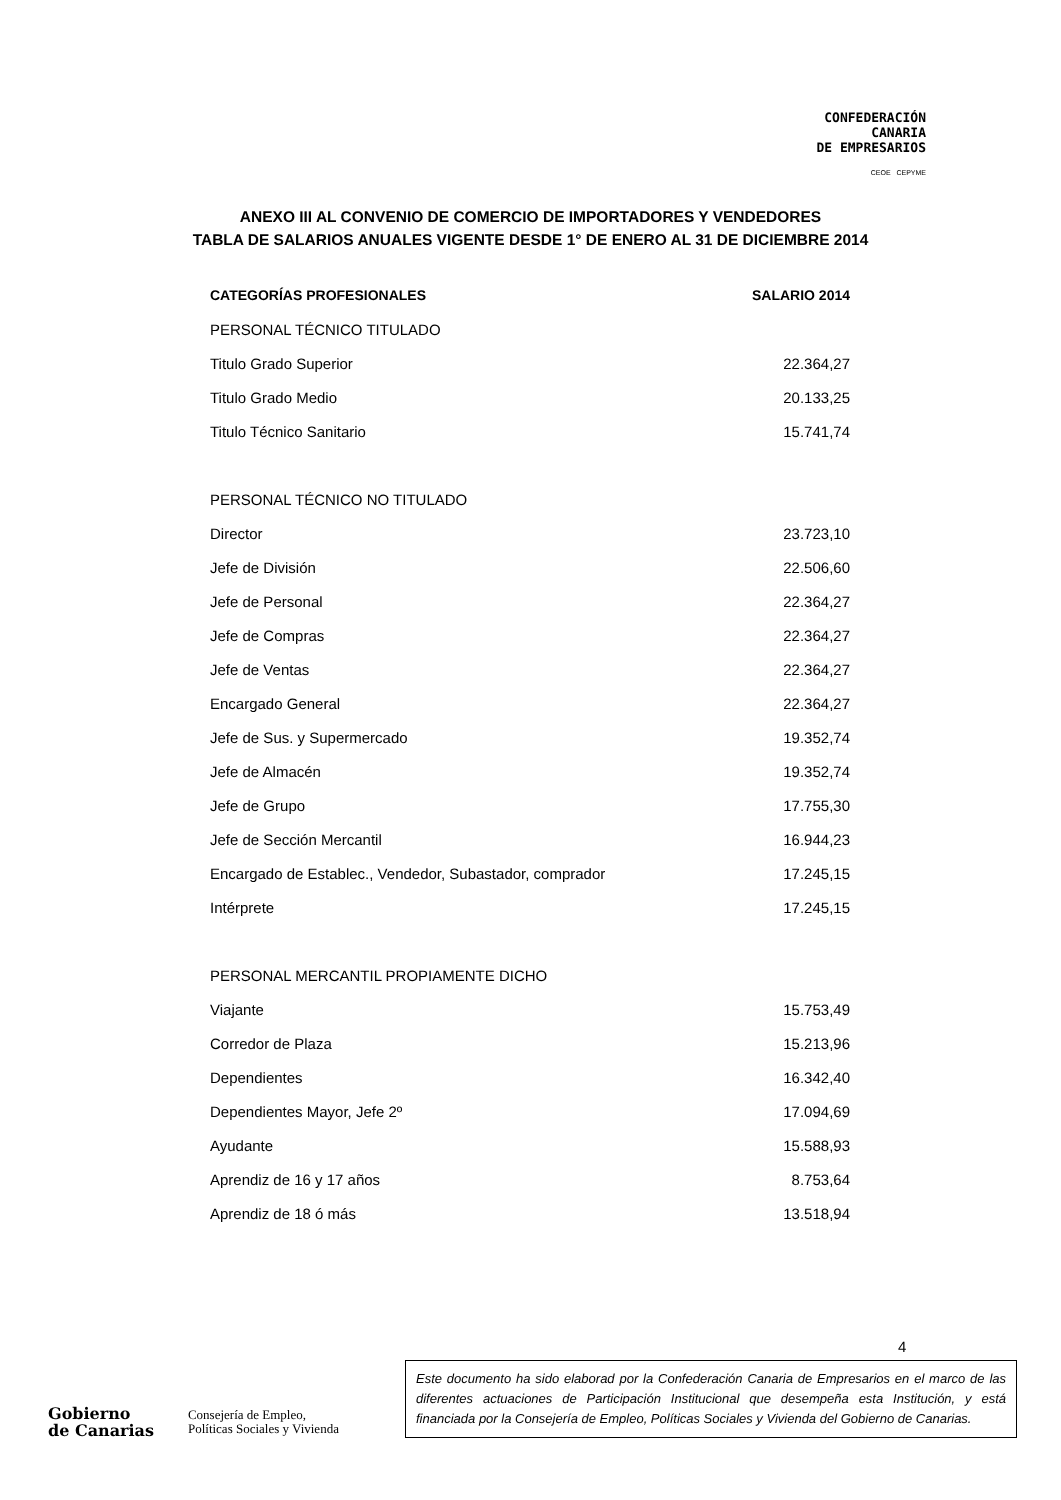CONFEDERACIÓN
CANARIA
DE EMPRESARIOS
CEOE CEPYME
ANEXO III AL CONVENIO DE COMERCIO DE IMPORTADORES Y VENDEDORES
TABLA DE SALARIOS ANUALES VIGENTE DESDE 1° DE ENERO AL 31 DE DICIEMBRE 2014
| CATEGORÍAS PROFESIONALES | SALARIO 2014 |
| --- | --- |
| PERSONAL TÉCNICO TITULADO | |
| Titulo Grado Superior | 22.364,27 |
| Titulo Grado Medio | 20.133,25 |
| Titulo Técnico Sanitario | 15.741,74 |
| PERSONAL TÉCNICO NO TITULADO | |
| Director | 23.723,10 |
| Jefe de División | 22.506,60 |
| Jefe de Personal | 22.364,27 |
| Jefe de Compras | 22.364,27 |
| Jefe de Ventas | 22.364,27 |
| Encargado General | 22.364,27 |
| Jefe de Sus. y Supermercado | 19.352,74 |
| Jefe de Almacén | 19.352,74 |
| Jefe de Grupo | 17.755,30 |
| Jefe de Sección Mercantil | 16.944,23 |
| Encargado de Establec., Vendedor, Subastador, comprador | 17.245,15 |
| Intérprete | 17.245,15 |
| PERSONAL MERCANTIL PROPIAMENTE DICHO | |
| Viajante | 15.753,49 |
| Corredor de Plaza | 15.213,96 |
| Dependientes | 16.342,40 |
| Dependientes Mayor, Jefe 2º | 17.094,69 |
| Ayudante | 15.588,93 |
| Aprendiz de 16 y 17 años | 8.753,64 |
| Aprendiz de 18 ó más | 13.518,94 |
4
Gobierno
de Canarias
Consejería de Empleo,
Políticas Sociales y Vivienda
Este documento ha sido elaborad por la Confederación Canaria de Empresarios en el marco de las diferentes actuaciones de Participación Institucional que desempeña esta Institución, y está financiada por la Consejería de Empleo, Políticas Sociales y Vivienda del Gobierno de Canarias.